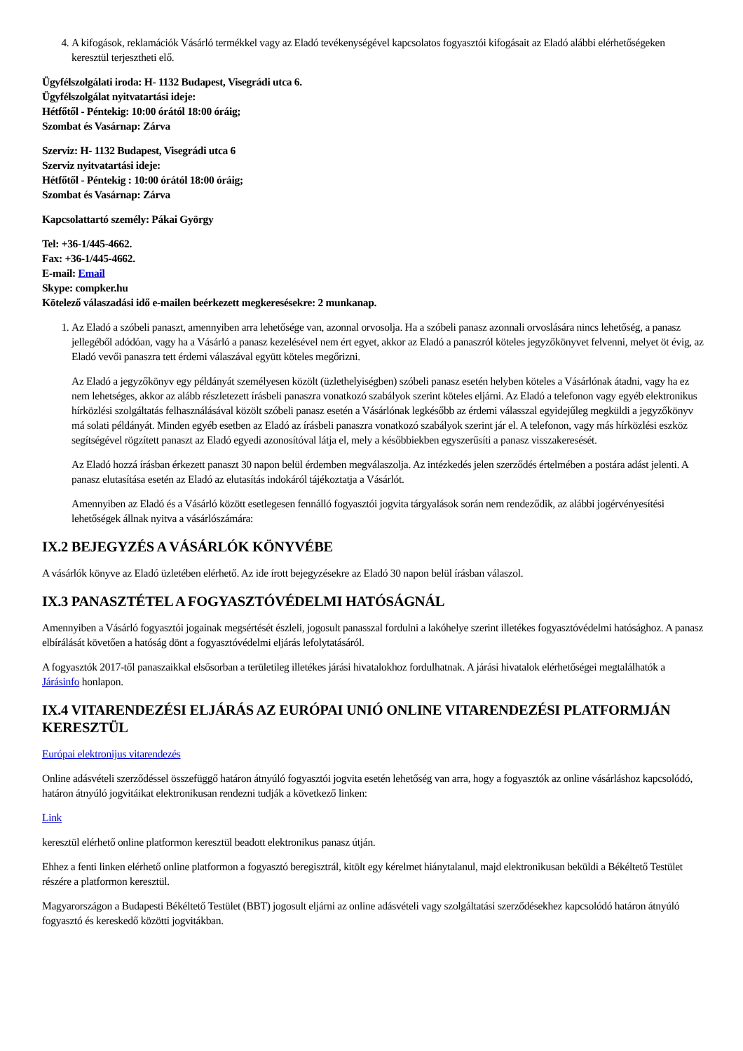4. A kifogások, reklamációk Vásárló termékkel vagy az Eladó tevékenységével kapcsolatos fogyasztói kifogásait az Eladó alábbi elérhetőségeken keresztül terjesztheti elő.
Ügyfélszolgálati iroda: H- 1132 Budapest, Visegrádi utca 6.
Ügyfélszolgálat nyitvatartási ideje:
Hétfőtől - Péntekig: 10:00 órától 18:00 óráig;
Szombat és Vasárnap: Zárva
Szerviz: H- 1132 Budapest, Visegrádi utca 6
Szerviz nyitvatartási ideje:
Hétfőtől - Péntekig : 10:00 órától 18:00 óráig;
Szombat és Vasárnap: Zárva
Kapcsolattartó személy: Pákai György
Tel: +36-1/445-4662.
Fax: +36-1/445-4662.
E-mail: Email
Skype: compker.hu
Kötelező válaszadási idő e-mailen beérkezett megkeresésekre: 2 munkanap.
1. Az Eladó a szóbeli panaszt, amennyiben arra lehetősége van, azonnal orvosolja. Ha a szóbeli panasz azonnali orvoslására nincs lehetőség, a panasz jellegéből adódóan, vagy ha a Vásárló a panasz kezelésével nem ért egyet, akkor az Eladó a panaszról köteles jegyzőkönyvet felvenni, melyet öt évig, az Eladó vevői panaszra tett érdemi válaszával együtt köteles megőrizni.
Az Eladó a jegyzőkönyv egy példányát személyesen közölt (üzlethelyiségben) szóbeli panasz esetén helyben köteles a Vásárlónak átadni, vagy ha ez nem lehetséges, akkor az alább részletezett írásbeli panaszra vonatkozó szabályok szerint köteles eljárni. Az Eladó a telefonon vagy egyéb elektronikus hírközlési szolgáltatás felhasználásával közölt szóbeli panasz esetén a Vásárlónak legkésőbb az érdemi válasszal egyidejűleg megküldi a jegyzőkönyv má solati példányát. Minden egyéb esetben az Eladó az írásbeli panaszra vonatkozó szabályok szerint jár el. A telefonon, vagy más hírközlési eszköz segítségével rögzített panaszt az Eladó egyedi azonosítóval látja el, mely a későbbiekben egyszerűsíti a panasz visszakeresését.
Az Eladó hozzá írásban érkezett panaszt 30 napon belül érdemben megválaszolja. Az intézkedés jelen szerződés értelmében a postára adást jelenti. A panasz elutasítása esetén az Eladó az elutasítás indokáról tájékoztatja a Vásárlót.
Amennyiben az Eladó és a Vásárló között esetlegesen fennálló fogyasztói jogvita tárgyalások során nem rendeződik, az alábbi jogérvényesítési lehetőségek állnak nyitva a vásárlószámára:
IX.2 BEJEGYZÉS A VÁSÁRLÓK KÖNYVÉBE
A vásárlók könyve az Eladó üzletében elérhető. Az ide írott bejegyzésekre az Eladó 30 napon belül írásban válaszol.
IX.3 PANASZTÉTEL A FOGYASZTÓVÉDELMI HATÓSÁGNÁL
Amennyiben a Vásárló fogyasztói jogainak megsértését észleli, jogosult panasszal fordulni a lakóhelye szerint illetékes fogyasztóvédelmi hatósághoz. A panasz elbírálását követően a hatóság dönt a fogyasztóvédelmi eljárás lefolytatásáról.
A fogyasztók 2017-től panaszaikkal elsősorban a területileg illetékes járási hivatalokhoz fordulhatnak. A járási hivatalok elérhetőségei megtalálhatók a Járásinfo honlapon.
IX.4 VITARENDEZÉSI ELJÁRÁS AZ EURÓPAI UNIÓ ONLINE VITARENDEZÉSI PLATFORMJÁN KERESZTÜL
Európai elektronijus vitarendezés
Online adásvételi szerződéssel összefüggő határon átnyúló fogyasztói jogvita esetén lehetőség van arra, hogy a fogyasztók az online vásárláshoz kapcsolódó, határon átnyúló jogvitáikat elektronikusan rendezni tudják a következő linken:
Link
keresztül elérhető online platformon keresztül beadott elektronikus panasz útján.
Ehhez a fenti linken elérhető online platformon a fogyasztó beregisztrál, kitölt egy kérelmet hiánytalanul, majd elektronikusan beküldi a Békéltető Testület részére a platformon keresztül.
Magyarországon a Budapesti Békéltető Testület (BBT) jogosult eljárni az online adásvételi vagy szolgáltatási szerződésekhez kapcsolódó határon átnyúló fogyasztó és kereskedő közötti jogvitákban.